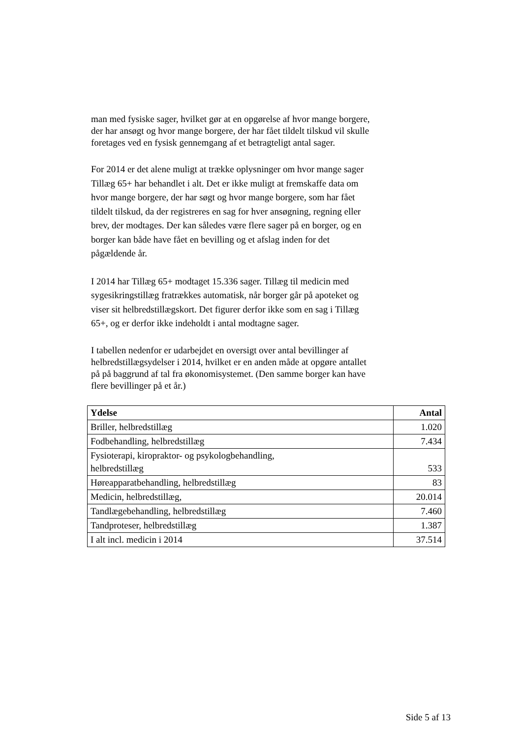man med fysiske sager, hvilket gør at en opgørelse af hvor mange borgere, der har ansøgt og hvor mange borgere, der har fået tildelt tilskud vil skulle foretages ved en fysisk gennemgang af et betragteligt antal sager.
For 2014 er det alene muligt at trække oplysninger om hvor mange sager Tillæg 65+ har behandlet i alt. Det er ikke muligt at fremskaffe data om hvor mange borgere, der har søgt og hvor mange borgere, som har fået tildelt tilskud, da der registreres en sag for hver ansøgning, regning eller brev, der modtages. Der kan således være flere sager på en borger, og en borger kan både have fået en bevilling og et afslag inden for det pågældende år.
I 2014 har Tillæg 65+ modtaget 15.336 sager. Tillæg til medicin med sygesikringstillæg fratrækkes automatisk, når borger går på apoteket og viser sit helbredstillægskort. Det figurer derfor ikke som en sag i Tillæg 65+, og er derfor ikke indeholdt i antal modtagne sager.
I tabellen nedenfor er udarbejdet en oversigt over antal bevillinger af helbredstillægsydelser i 2014, hvilket er en anden måde at opgøre antallet på på baggrund af tal fra økonomisystemet. (Den samme borger kan have flere bevillinger på et år.)
| Ydelse | Antal |
| --- | --- |
| Briller, helbredstillæg | 1.020 |
| Fodbehandling, helbredstillæg | 7.434 |
| Fysioterapi, kiropraktor- og psykologbehandling, helbredstillæg | 533 |
| Høreapparatbehandling, helbredstillæg | 83 |
| Medicin, helbredstillæg, | 20.014 |
| Tandlægebehandling, helbredstillæg | 7.460 |
| Tandproteser, helbredstillæg | 1.387 |
| I alt incl. medicin i 2014 | 37.514 |
Side 5 af 13